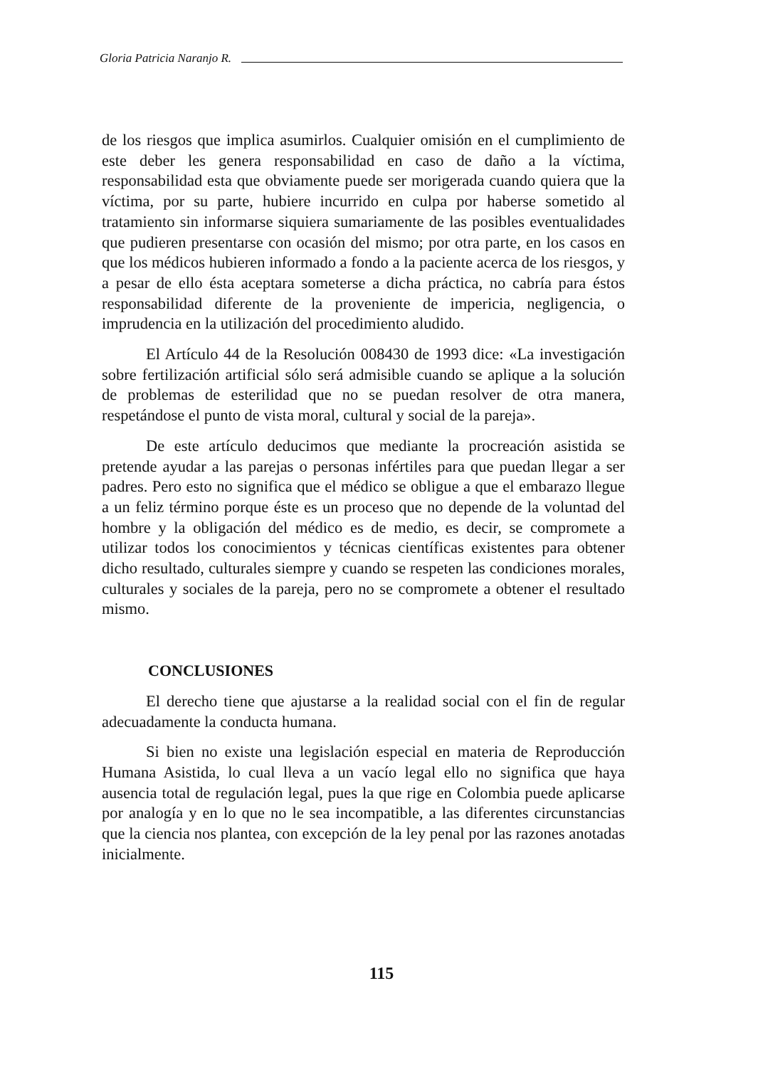Gloria Patricia Naranjo R.
de los riesgos que implica asumirlos. Cualquier omisión en el cumplimiento de este deber les genera responsabilidad en caso de daño a la víctima, responsabilidad esta que obviamente puede ser morigerada cuando quiera que la víctima, por su parte, hubiere incurrido en culpa por haberse sometido al tratamiento sin informarse siquiera sumariamente de las posibles eventualidades que pudieren presentarse con ocasión del mismo; por otra parte, en los casos en que los médicos hubieren informado a fondo a la paciente acerca de los riesgos, y a pesar de ello ésta aceptara someterse a dicha práctica, no cabría para éstos responsabilidad diferente de la proveniente de impericia, negligencia, o imprudencia en la utilización del procedimiento aludido.
El Artículo 44 de la Resolución 008430 de 1993 dice: «La investigación sobre fertilización artificial sólo será admisible cuando se aplique a la solución de problemas de esterilidad que no se puedan resolver de otra manera, respetándose el punto de vista moral, cultural y social de la pareja».
De este artículo deducimos que mediante la procreación asistida se pretende ayudar a las parejas o personas infértiles para que puedan llegar a ser padres. Pero esto no significa que el médico se obligue a que el embarazo llegue a un feliz término porque éste es un proceso que no depende de la voluntad del hombre y la obligación del médico es de medio, es decir, se compromete a utilizar todos los conocimientos y técnicas científicas existentes para obtener dicho resultado, culturales siempre y cuando se respeten las condiciones morales, culturales y sociales de la pareja, pero no se compromete a obtener el resultado mismo.
CONCLUSIONES
El derecho tiene que ajustarse a la realidad social con el fin de regular adecuadamente la conducta humana.
Si bien no existe una legislación especial en materia de Reproducción Humana Asistida, lo cual lleva a un vacío legal ello no significa que haya ausencia total de regulación legal, pues la que rige en Colombia puede aplicarse por analogía y en lo que no le sea incompatible, a las diferentes circunstancias que la ciencia nos plantea, con excepción de la ley penal por las razones anotadas inicialmente.
115